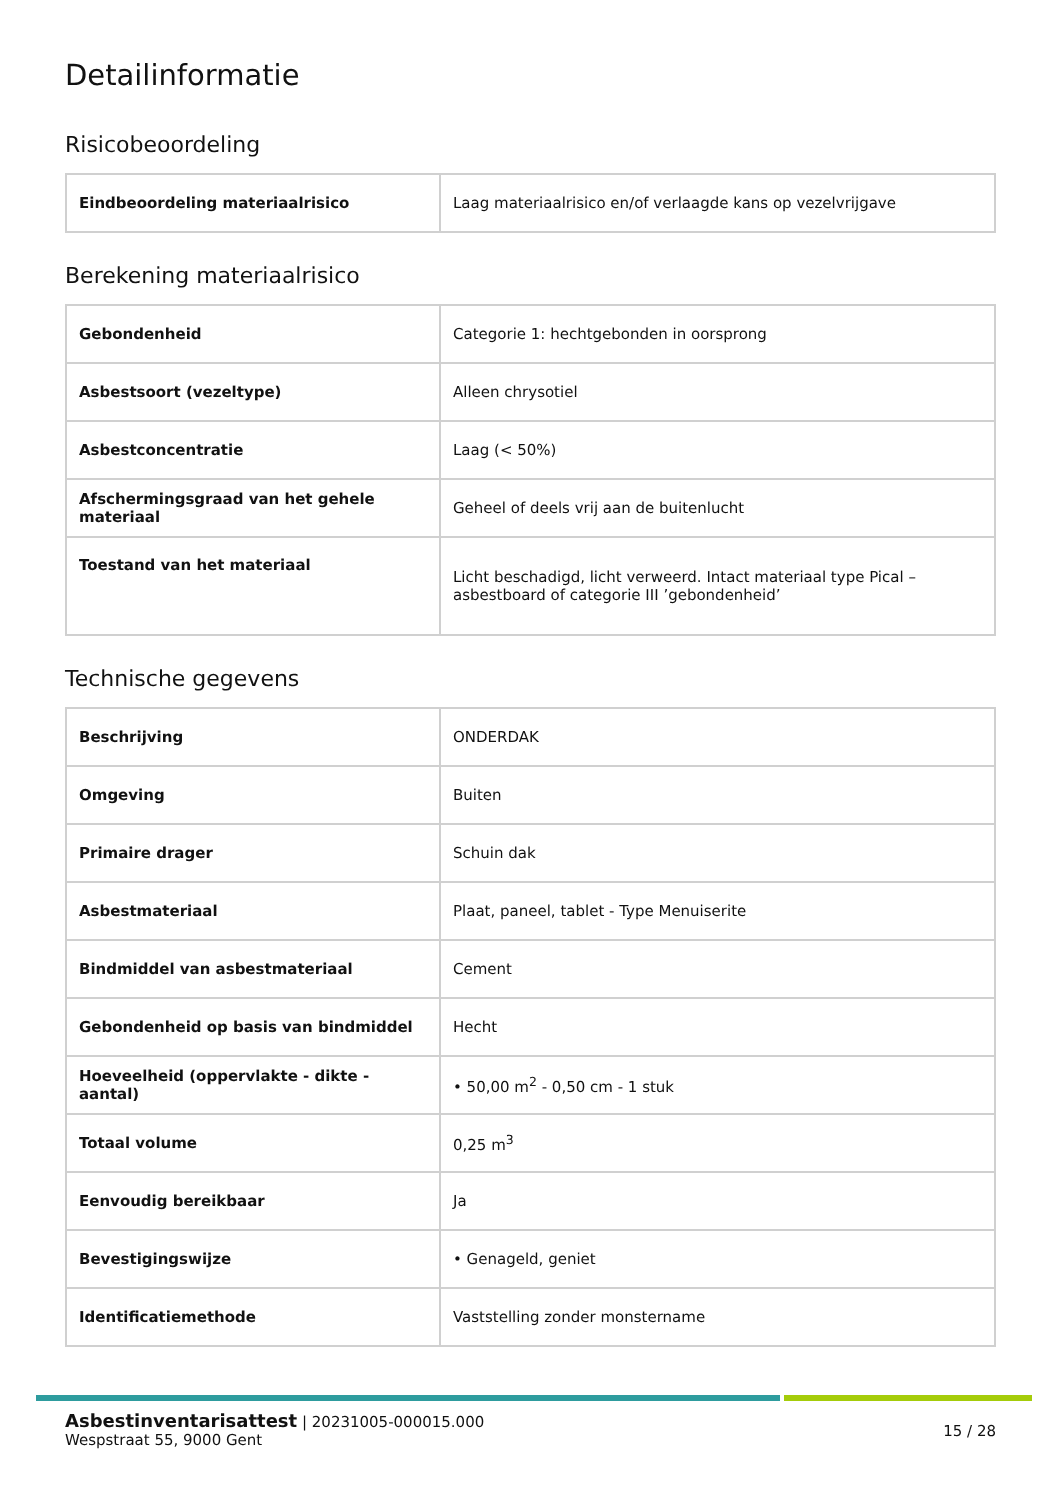Detailinformatie
Risicobeoordeling
| Eindbeoordeling materiaalrisico | Laag materiaalrisico en/of verlaagde kans op vezelvrijgave |
Berekening materiaalrisico
| Gebondenheid | Categorie 1: hechtgebonden in oorsprong |
| Asbestsoort (vezeltype) | Alleen chrysotiel |
| Asbestconcentratie | Laag (< 50%) |
| Afschermingsgraad van het gehele materiaal | Geheel of deels vrij aan de buitenlucht |
| Toestand van het materiaal | Licht beschadigd, licht verweerd. Intact materiaal type Pical – asbestboard of categorie III ’gebondenheid’ |
Technische gegevens
| Beschrijving | ONDERDAK |
| Omgeving | Buiten |
| Primaire drager | Schuin dak |
| Asbestmateriaal | Plaat, paneel, tablet - Type Menuiserite |
| Bindmiddel van asbestmateriaal | Cement |
| Gebondenheid op basis van bindmiddel | Hecht |
| Hoeveelheid (oppervlakte - dikte - aantal) | • 50,00 m<sup>2</sup> - 0,50 cm - 1 stuk |
| Totaal volume | 0,25 m<sup>3</sup> |
| Eenvoudig bereikbaar | Ja |
| Bevestigingswijze | • Genageld, geniet |
| Identificatiemethode | Vaststelling zonder monstername |
Asbestinventarisattest | 20231005-000015.000
Wespstraat 55, 9000 Gent
15 / 28